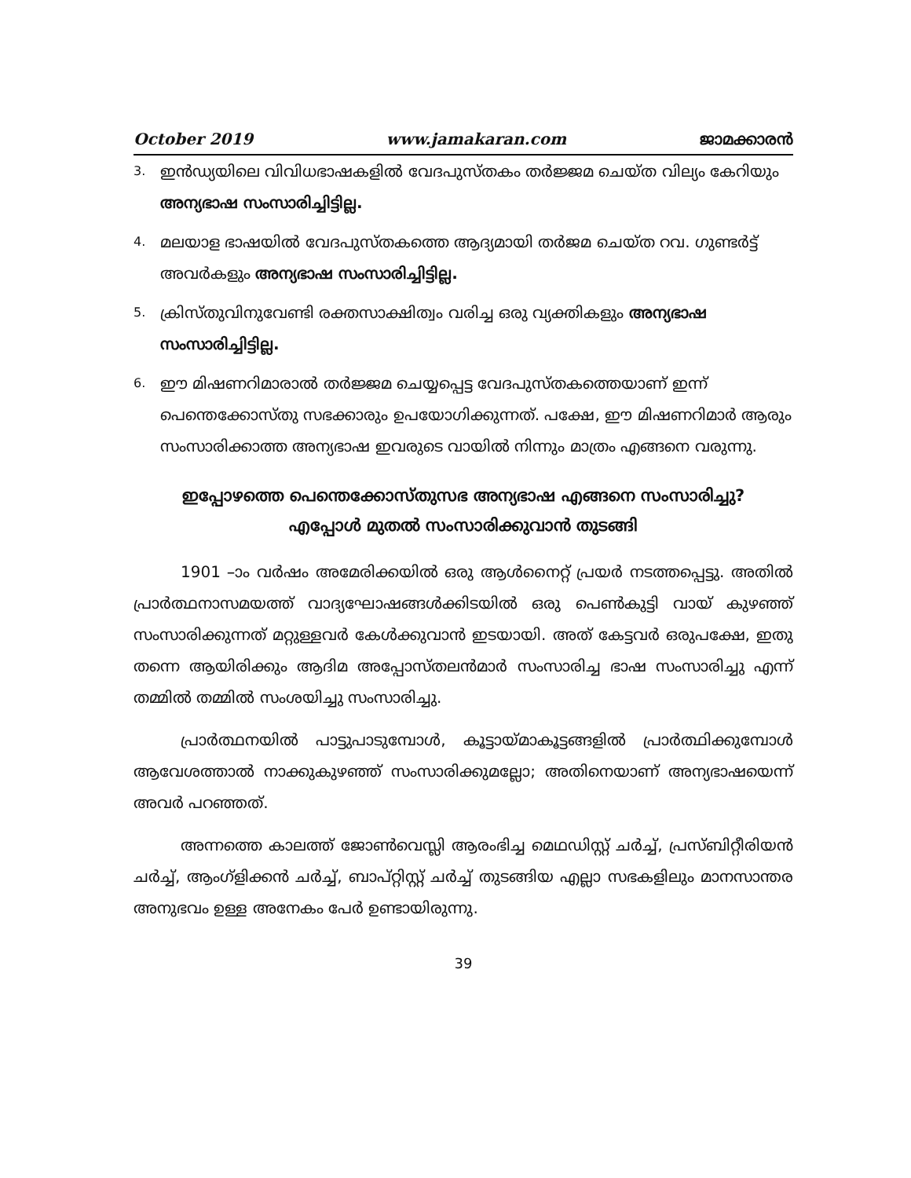October 2019 www.jamakaran.com ജാമക്കാരൻ
3. ഇൻഡ്യയിലെ വിവിധഭാഷകളിൽ വേദപുസ്തകം തർജ്ജമ ചെയ്ത വില്യം കേറിയും അന്യഭാഷ സംസാരിച്ചിട്ടില്ല.
4. മലയാള ഭാഷയിൽ വേദപുസ്തകത്തെ ആദ്യമായി തർജമ ചെയ്ത റവ. ഗുണ്ടർട്ട് അവർകളും അന്യഭാഷ സംസാരിച്ചിട്ടില്ല.
5. ക്രിസ്തുവിനുവേണ്ടി രക്തസാക്ഷിത്വം വരിച്ച ഒരു വ്യക്തികളും അന്യഭാഷ സംസാരിച്ചിട്ടില്ല.
6. ഈ മിഷണറിമാരാൽ തർജ്ജമ ചെയ്യപ്പെട്ട വേദപുസ്തകത്തെയാണ് ഇന്ന് പെന്തെക്കോസ്തു സഭക്കാരും ഉപയോഗിക്കുന്നത്. പക്ഷേ, ഈ മിഷണറിമാർ ആരും സംസാരിക്കാത്ത അന്യഭാഷ ഇവരുടെ വായിൽ നിന്നും മാത്രം എങ്ങനെ വരുന്നു.
ഇപ്പോഴത്തെ പെന്തെക്കോസ്തുസഭ അന്യഭാഷ എങ്ങനെ സംസാരിച്ചു?
എപ്പോൾ മുതൽ സംസാരിക്കുവാൻ തുടങ്ങി
1901 –ാം വർഷം അമേരിക്കയിൽ ഒരു ആൾനൈറ്റ് പ്രയർ നടത്തപ്പെട്ടു. അതിൽ പ്രാർത്ഥനാസമയത്ത് വാദ്യഘോഷങ്ങൾക്കിടയിൽ ഒരു പെൺകുട്ടി വായ് കുഴഞ്ഞ് സംസാരിക്കുന്നത് മറ്റുള്ളവർ കേൾക്കുവാൻ ഇടയായി. അത് കേട്ടവർ ഒരുപക്ഷേ, ഇതു തന്നെ ആയിരിക്കും ആദിമ അപ്പോസ്തലൻമാർ സംസാരിച്ച ഭാഷ സംസാരിച്ചു എന്ന് തമ്മിൽ തമ്മിൽ സംശയിച്ചു സംസാരിച്ചു.
പ്രാർത്ഥനയിൽ പാട്ടുപാടുമ്പോൾ, കൂട്ടായ്മാകൂട്ടങ്ങളിൽ പ്രാർത്ഥിക്കുമ്പോൾ ആവേശത്താൽ നാക്കുകുഴഞ്ഞ് സംസാരിക്കുമല്ലോ; അതിനെയാണ് അന്യഭാഷയെന്ന് അവർ പറഞ്ഞത്.
അന്നത്തെ കാലത്ത് ജോൺവെസ്ലി ആരംഭിച്ച മെഥഡിസ്റ്റ് ചർച്ച്, പ്രസ്ബിറ്റീരിയൻ ചർച്ച്, ആംഗ്ളിക്കൻ ചർച്ച്, ബാപ്റ്റിസ്റ്റ് ചർച്ച് തുടങ്ങിയ എല്ലാ സഭകളിലും മാനസാന്തര അനുഭവം ഉള്ള അനേകം പേർ ഉണ്ടായിരുന്നു.
39